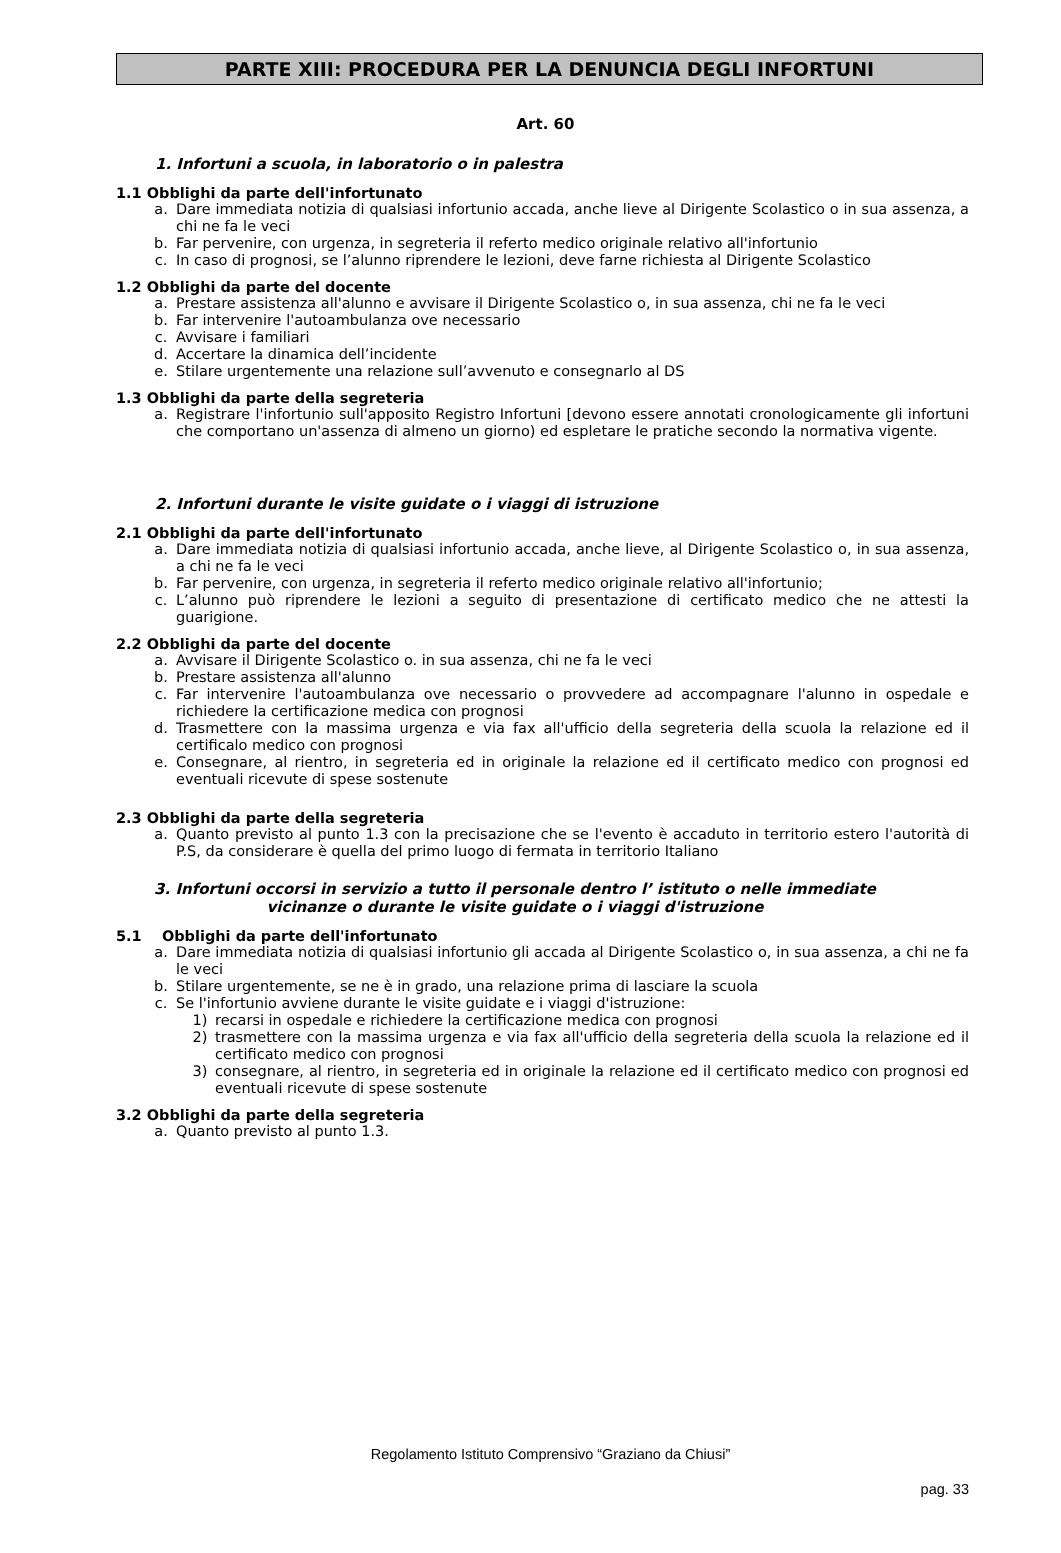PARTE XIII: PROCEDURA PER LA DENUNCIA DEGLI INFORTUNI
Art. 60
1. Infortuni a scuola, in laboratorio o in palestra
1.1 Obblighi da parte dell'infortunato
a. Dare immediata notizia di qualsiasi infortunio accada, anche lieve al Dirigente Scolastico o in sua assenza, a chi ne fa le veci
b. Far pervenire, con urgenza, in segreteria il referto medico originale relativo all'infortunio
c. In caso di prognosi, se l’alunno riprendere le lezioni, deve farne richiesta al Dirigente Scolastico
1.2 Obblighi da parte del docente
a. Prestare assistenza all'alunno e avvisare il Dirigente Scolastico o, in sua assenza, chi ne fa le veci
b. Far intervenire l'autoambulanza ove necessario
c. Avvisare i familiari
d. Accertare la dinamica dell’incidente
e. Stilare urgentemente una relazione sull’avvenuto e consegnarlo al DS
1.3 Obblighi da parte della segreteria
a. Registrare l'infortunio sull'apposito Registro Infortuni [devono essere annotati cronologicamente gli infortuni che comportano un'assenza di almeno un giorno) ed espletare le pratiche secondo la normativa vigente.
2. Infortuni durante le visite guidate o i viaggi di istruzione
2.1 Obblighi da parte dell'infortunato
a. Dare immediata notizia di qualsiasi infortunio accada, anche lieve, al Dirigente Scolastico o, in sua assenza, a chi ne fa le veci
b. Far pervenire, con urgenza, in segreteria il referto medico originale relativo all'infortunio;
c. L’alunno può riprendere le lezioni a seguito di presentazione di certificato medico che ne attesti la guarigione.
2.2 Obblighi da parte del docente
a. Avvisare il Dirigente Scolastico o. in sua assenza, chi ne fa le veci
b. Prestare assistenza all'alunno
c. Far intervenire l'autoambulanza ove necessario o provvedere ad accompagnare l'alunno in ospedale e richiedere la certificazione medica con prognosi
d. Trasmettere con la massima urgenza e via fax all'ufficio della segreteria della scuola la relazione ed il certificalo medico con prognosi
e. Consegnare, al rientro, in segreteria ed in originale la relazione ed il certificato medico con prognosi ed eventuali ricevute di spese sostenute
2.3 Obblighi da parte della segreteria
a. Quanto previsto al punto 1.3 con la precisazione che se l'evento è accaduto in territorio estero l'autorità di P.S, da considerare è quella del primo luogo di fermata in territorio Italiano
3. Infortuni occorsi in servizio a tutto il personale dentro l’ istituto o nelle immediate vicinanze o durante le visite guidate o i viaggi d'istruzione
5.1 Obblighi da parte dell'infortunato
a. Dare immediata notizia di qualsiasi infortunio gli accada al Dirigente Scolastico o, in sua assenza, a chi ne fa le veci
b. Stilare urgentemente, se ne è in grado, una relazione prima di lasciare la scuola
c. Se l'infortunio avviene durante le visite guidate e i viaggi d'istruzione:
1) recarsi in ospedale e richiedere la certificazione medica con prognosi
2) trasmettere con la massima urgenza e via fax all'ufficio della segreteria della scuola la relazione ed il certificato medico con prognosi
3) consegnare, al rientro, in segreteria ed in originale la relazione ed il certificato medico con prognosi ed eventuali ricevute di spese sostenute
3.2 Obblighi da parte della segreteria
a. Quanto previsto al punto 1.3.
Regolamento Istituto Comprensivo “Graziano da Chiusi”
pag. 33